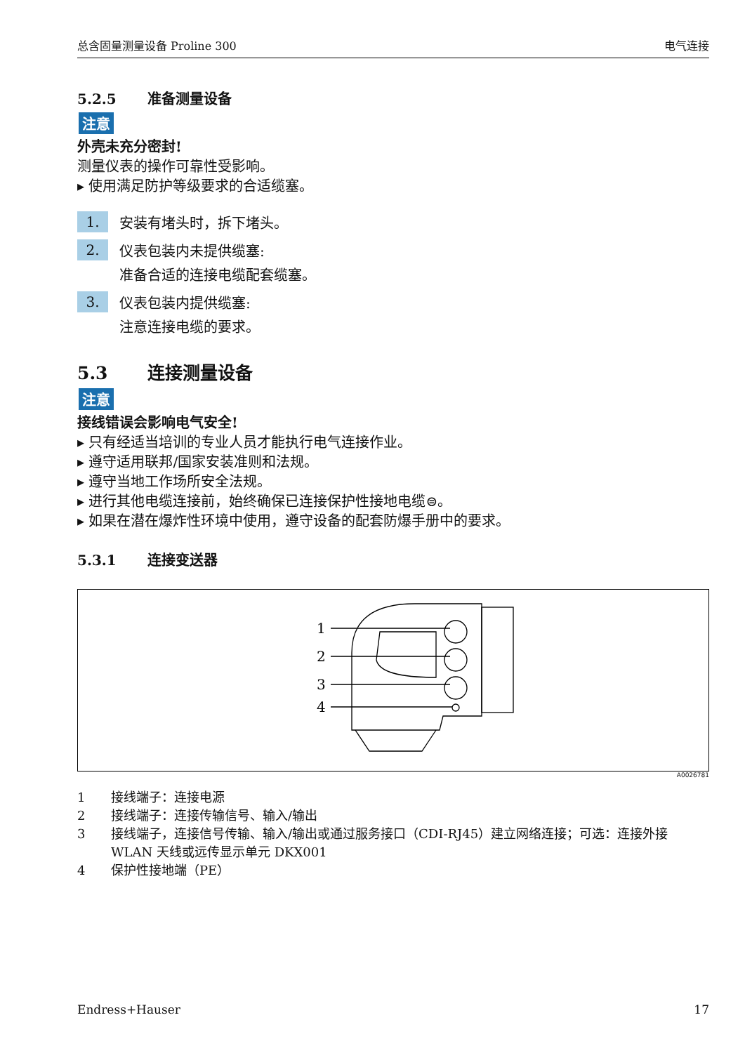总含固量测量设备 Proline 300 电气连接
5.2.5 准备测量设备
注意
外壳未充分密封!
测量仪表的操作可靠性受影响。
▸ 使用满足防护等级要求的合适缆塞。
1. 安装有堵头时，拆下堵头。
2. 仪表包装内未提供缆塞:
准备合适的连接电缆配套缆塞。
3. 仪表包装内提供缆塞:
注意连接电缆的要求。
5.3 连接测量设备
注意
接线错误会影响电气安全!
▸ 只有经适当培训的专业人员才能执行电气连接作业。
▸ 遵守适用联邦/国家安装准则和法规。
▸ 遵守当地工作场所安全法规。
▸ 进行其他电缆连接前，始终确保已连接保护性接地电缆⊜。
▸ 如果在潜在爆炸性环境中使用，遵守设备的配套防爆手册中的要求。
5.3.1 连接变送器
1
2
3
4
A0026781
1 接线端子：连接电源
2 接线端子：连接传输信号、输入/输出
3 接线端子，连接信号传输、输入/输出或通过服务接口（CDI-RJ45）建立网络连接；可选：连接外接 WLAN 天线或远传显示单元 DKX001
4 保护性接地端（PE）
Endress+Hauser 17